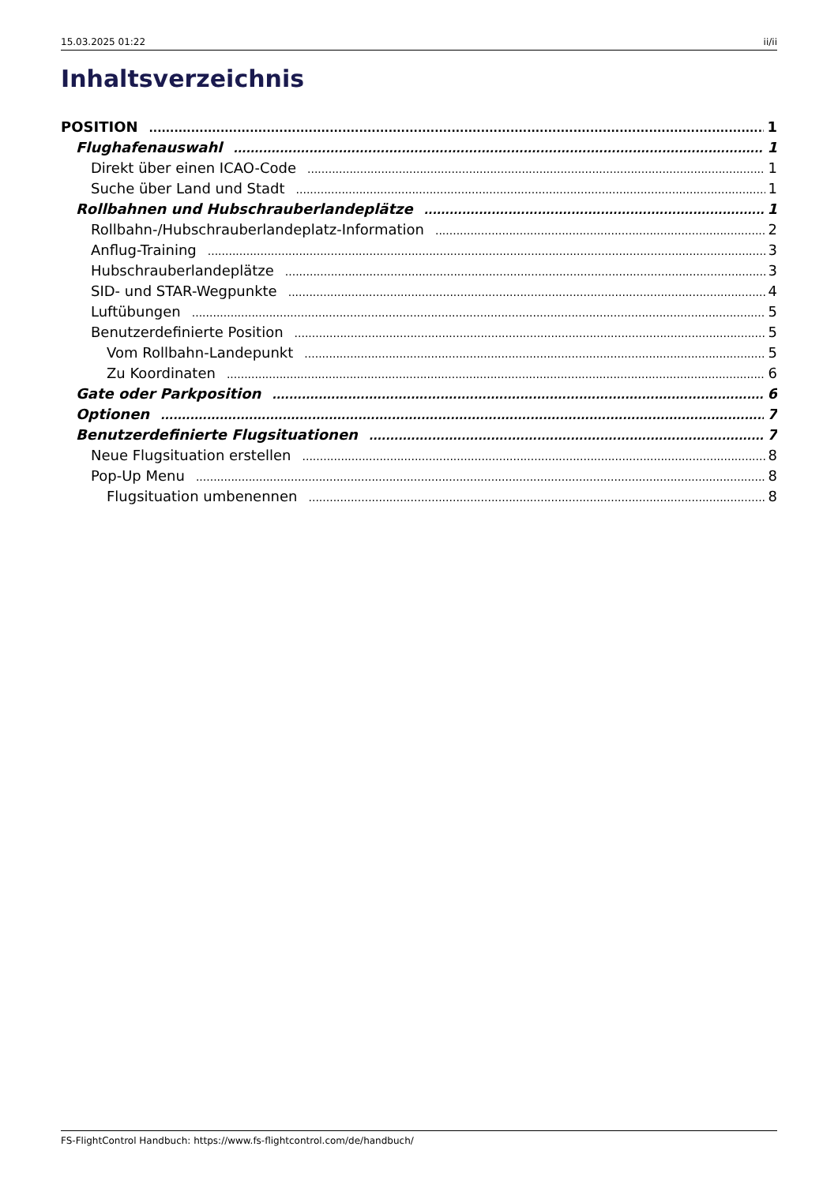15.03.2025 01:22 ii/ii
Inhaltsverzeichnis
POSITION 1
Flughafenauswahl 1
Direkt über einen ICAO-Code 1
Suche über Land und Stadt 1
Rollbahnen und Hubschrauberlandeplätze 1
Rollbahn-/Hubschrauberlandeplatz-Information 2
Anflug-Training 3
Hubschrauberlandeplätze 3
SID- und STAR-Wegpunkte 4
Luftübungen 5
Benutzerdefinierte Position 5
Vom Rollbahn-Landepunkt 5
Zu Koordinaten 6
Gate oder Parkposition 6
Optionen 7
Benutzerdefinierte Flugsituationen 7
Neue Flugsituation erstellen 8
Pop-Up Menu 8
Flugsituation umbenennen 8
FS-FlightControl Handbuch: https://www.fs-flightcontrol.com/de/handbuch/